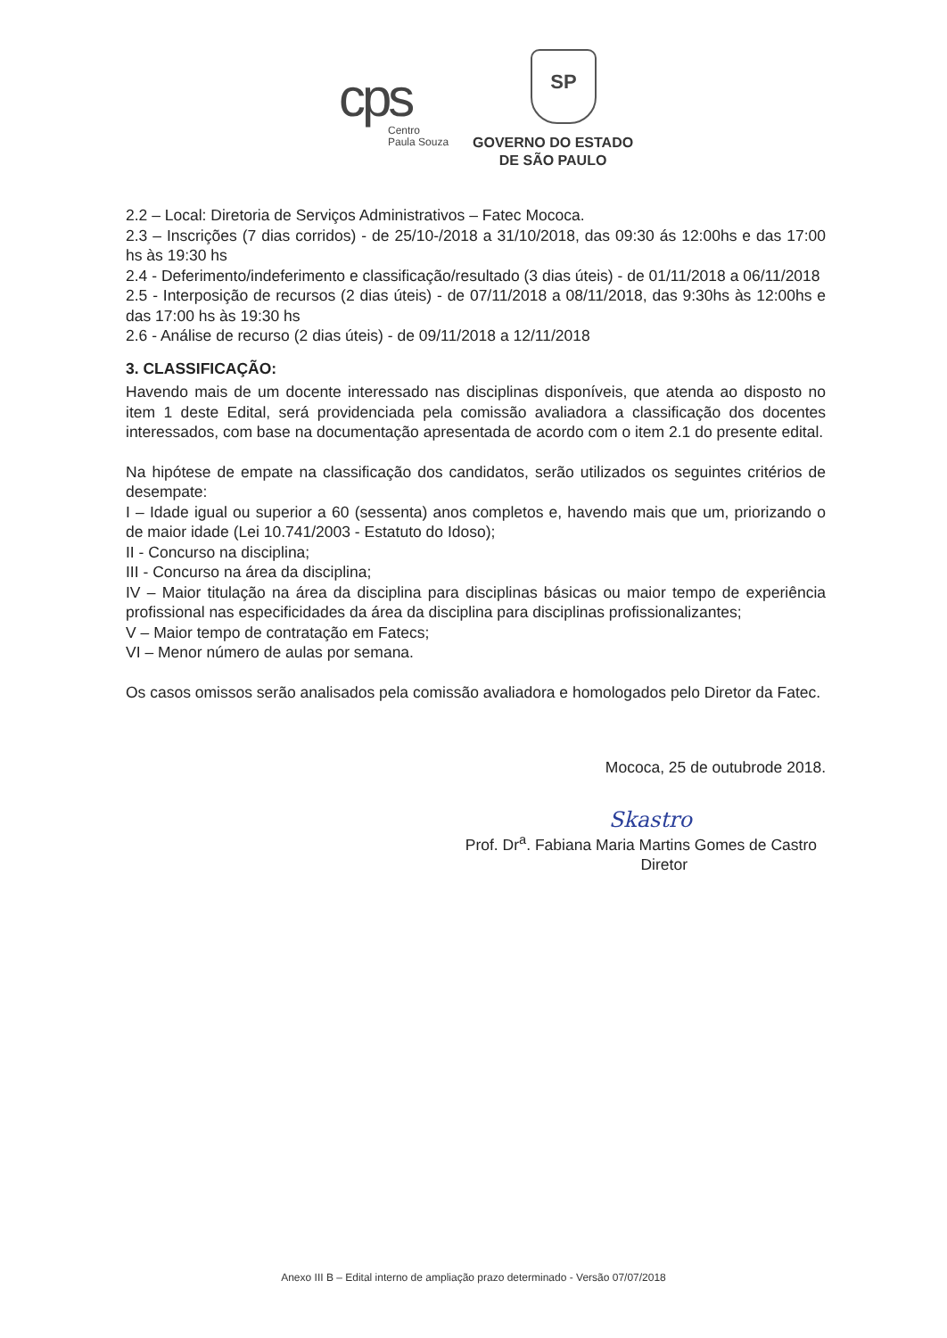cps
Centro
Paula Souza
SP
GOVERNO DO ESTADO
DE SÃO PAULO
2.2 – Local: Diretoria de Serviços Administrativos – Fatec Mococa.
2.3 – Inscrições (7 dias corridos) - de 25/10-/2018 a 31/10/2018, das 09:30 ás 12:00hs e das 17:00 hs às 19:30 hs
2.4 - Deferimento/indeferimento e classificação/resultado (3 dias úteis) - de 01/11/2018 a 06/11/2018
2.5 - Interposição de recursos (2 dias úteis) - de 07/11/2018 a 08/11/2018, das 9:30hs às 12:00hs e das 17:00 hs às 19:30 hs
2.6 - Análise de recurso (2 dias úteis) - de 09/11/2018 a 12/11/2018
3. CLASSIFICAÇÃO:
Havendo mais de um docente interessado nas disciplinas disponíveis, que atenda ao disposto no item 1 deste Edital, será providenciada pela comissão avaliadora a classificação dos docentes interessados, com base na documentação apresentada de acordo com o item 2.1 do presente edital.
Na hipótese de empate na classificação dos candidatos, serão utilizados os seguintes critérios de desempate:
I – Idade igual ou superior a 60 (sessenta) anos completos e, havendo mais que um, priorizando o de maior idade (Lei 10.741/2003 - Estatuto do Idoso);
II - Concurso na disciplina;
III - Concurso na área da disciplina;
IV – Maior titulação na área da disciplina para disciplinas básicas ou maior tempo de experiência profissional nas especificidades da área da disciplina para disciplinas profissionalizantes;
V – Maior tempo de contratação em Fatecs;
VI – Menor número de aulas por semana.
Os casos omissos serão analisados pela comissão avaliadora e homologados pelo Diretor da Fatec.
Mococa, 25 de outubrode 2018.
Skastro
Prof. Dr<sup>a</sup>. Fabiana Maria Martins Gomes de Castro
Diretor
Anexo III B – Edital interno de ampliação prazo determinado - Versão 07/07/2018